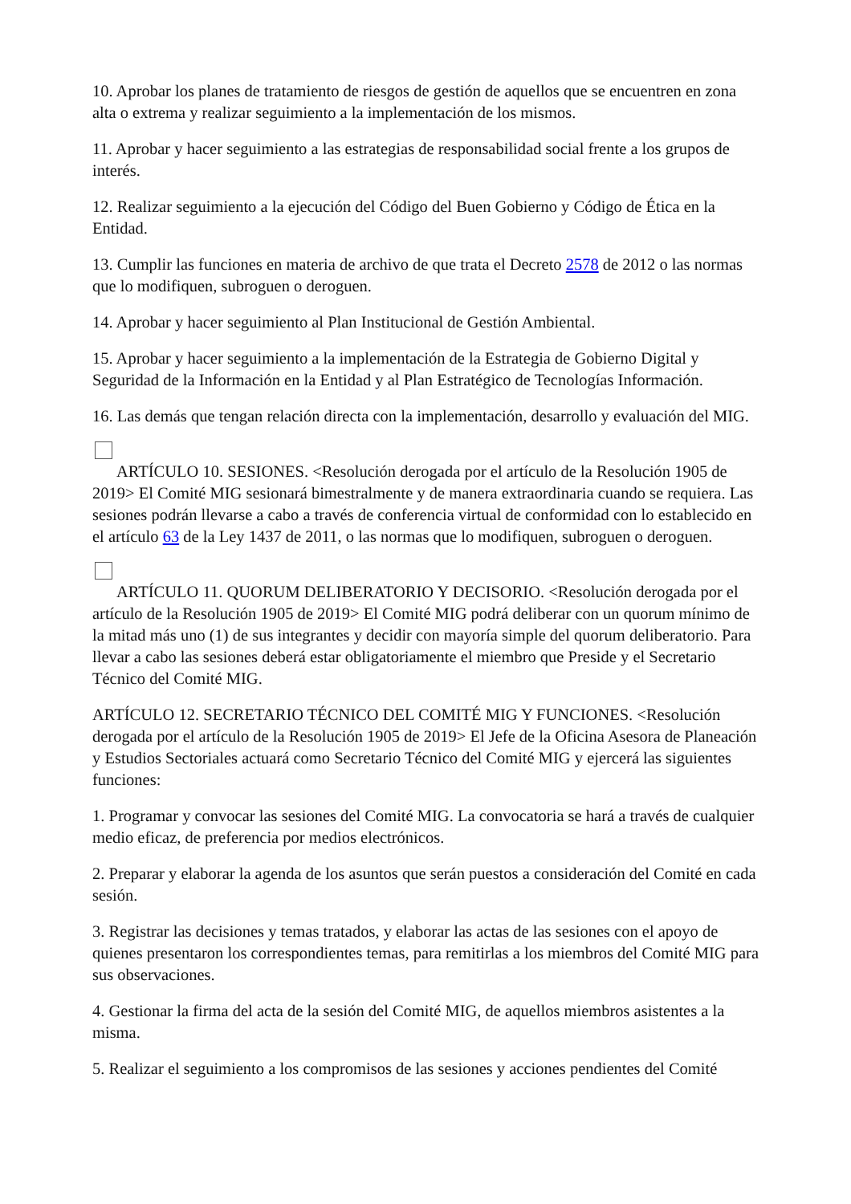10. Aprobar los planes de tratamiento de riesgos de gestión de aquellos que se encuentren en zona alta o extrema y realizar seguimiento a la implementación de los mismos.
11. Aprobar y hacer seguimiento a las estrategias de responsabilidad social frente a los grupos de interés.
12. Realizar seguimiento a la ejecución del Código del Buen Gobierno y Código de Ética en la Entidad.
13. Cumplir las funciones en materia de archivo de que trata el Decreto 2578 de 2012 o las normas que lo modifiquen, subroguen o deroguen.
14. Aprobar y hacer seguimiento al Plan Institucional de Gestión Ambiental.
15. Aprobar y hacer seguimiento a la implementación de la Estrategia de Gobierno Digital y Seguridad de la Información en la Entidad y al Plan Estratégico de Tecnologías Información.
16. Las demás que tengan relación directa con la implementación, desarrollo y evaluación del MIG.
ARTÍCULO 10. SESIONES. <Resolución derogada por el artículo de la Resolución 1905 de 2019> El Comité MIG sesionará bimestralmente y de manera extraordinaria cuando se requiera. Las sesiones podrán llevarse a cabo a través de conferencia virtual de conformidad con lo establecido en el artículo 63 de la Ley 1437 de 2011, o las normas que lo modifiquen, subroguen o deroguen.
ARTÍCULO 11. QUORUM DELIBERATORIO Y DECISORIO. <Resolución derogada por el artículo de la Resolución 1905 de 2019> El Comité MIG podrá deliberar con un quorum mínimo de la mitad más uno (1) de sus integrantes y decidir con mayoría simple del quorum deliberatorio. Para llevar a cabo las sesiones deberá estar obligatoriamente el miembro que Preside y el Secretario Técnico del Comité MIG.
ARTÍCULO 12. SECRETARIO TÉCNICO DEL COMITÉ MIG Y FUNCIONES. <Resolución derogada por el artículo de la Resolución 1905 de 2019> El Jefe de la Oficina Asesora de Planeación y Estudios Sectoriales actuará como Secretario Técnico del Comité MIG y ejercerá las siguientes funciones:
1. Programar y convocar las sesiones del Comité MIG. La convocatoria se hará a través de cualquier medio eficaz, de preferencia por medios electrónicos.
2. Preparar y elaborar la agenda de los asuntos que serán puestos a consideración del Comité en cada sesión.
3. Registrar las decisiones y temas tratados, y elaborar las actas de las sesiones con el apoyo de quienes presentaron los correspondientes temas, para remitirlas a los miembros del Comité MIG para sus observaciones.
4. Gestionar la firma del acta de la sesión del Comité MIG, de aquellos miembros asistentes a la misma.
5. Realizar el seguimiento a los compromisos de las sesiones y acciones pendientes del Comité